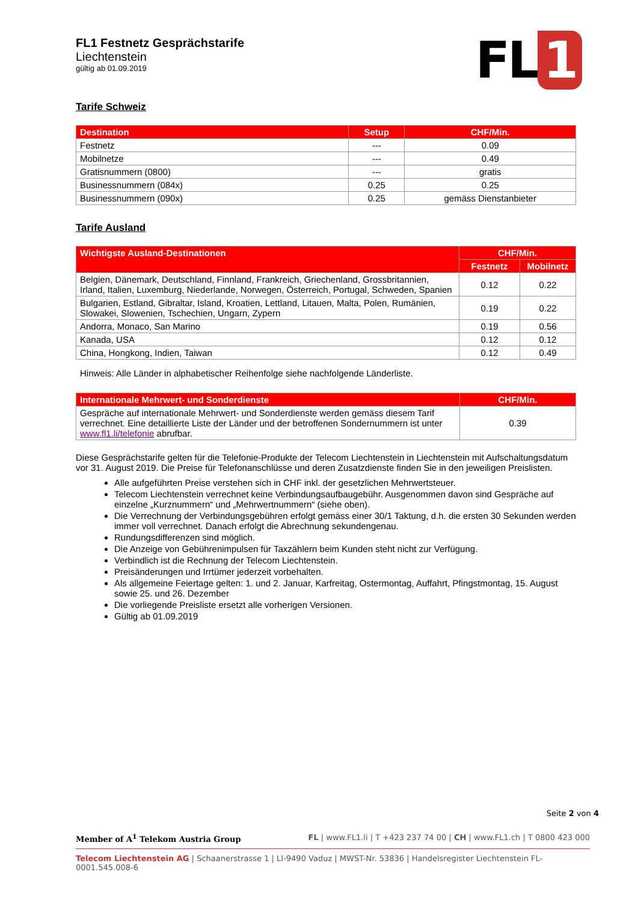FL1 Festnetz Gesprächstarife
Liechtenstein
gültig ab 01.09.2019
FL 1
Tarife Schweiz
| Destination | Setup | CHF/Min. |
| --- | --- | --- |
| Festnetz | --- | 0.09 |
| Mobilnetze | --- | 0.49 |
| Gratisnummern (0800) | --- | gratis |
| Businessnummern (084x) | 0.25 | 0.25 |
| Businessnummern (090x) | 0.25 | gemäss Dienstanbieter |
Tarife Ausland
| Wichtigste Ausland-Destinationen | CHF/Min. | |
| --- | --- | --- |
| | Festnetz | Mobilnetz |
| Belgien, Dänemark, Deutschland, Finnland, Frankreich, Griechenland, Grossbritannien, Irland, Italien, Luxemburg, Niederlande, Norwegen, Österreich, Portugal, Schweden, Spanien | 0.12 | 0.22 |
| Bulgarien, Estland, Gibraltar, Island, Kroatien, Lettland, Litauen, Malta, Polen, Rumänien, Slowakei, Slowenien, Tschechien, Ungarn, Zypern | 0.19 | 0.22 |
| Andorra, Monaco, San Marino | 0.19 | 0.56 |
| Kanada, USA | 0.12 | 0.12 |
| China, Hongkong, Indien, Taiwan | 0.12 | 0.49 |
Hinweis: Alle Länder in alphabetischer Reihenfolge siehe nachfolgende Länderliste.
| Internationale Mehrwert- und Sonderdienste | CHF/Min. |
| --- | --- |
| Gespräche auf internationale Mehrwert- und Sonderdienste werden gemäss diesem Tarif verrechnet. Eine detaillierte Liste der Länder und der betroffenen Sondernummern ist unter www.fl1.li/telefonie abrufbar. | 0.39 |
Diese Gesprächstarife gelten für die Telefonie-Produkte der Telecom Liechtenstein in Liechtenstein mit Aufschaltungsdatum vor 31. August 2019. Die Preise für Telefonanschlüsse und deren Zusatzdienste finden Sie in den jeweiligen Preislisten.
Alle aufgeführten Preise verstehen sich in CHF inkl. der gesetzlichen Mehrwertsteuer.
Telecom Liechtenstein verrechnet keine Verbindungsaufbaugebühr. Ausgenommen davon sind Gespräche auf einzelne „Kurznummern“ und „Mehrwertnummern“ (siehe oben).
Die Verrechnung der Verbindungsgebühren erfolgt gemäss einer 30/1 Taktung, d.h. die ersten 30 Sekunden werden immer voll verrechnet. Danach erfolgt die Abrechnung sekundengenau.
Rundungsdifferenzen sind möglich.
Die Anzeige von Gebührenimpulsen für Taxzählern beim Kunden steht nicht zur Verfügung.
Verbindlich ist die Rechnung der Telecom Liechtenstein.
Preisänderungen und Irrtümer jederzeit vorbehalten.
Als allgemeine Feiertage gelten: 1. und 2. Januar, Karfreitag, Ostermontag, Auffahrt, Pfingstmontag, 15. August sowie 25. und 26. Dezember
Die vorliegende Preisliste ersetzt alle vorherigen Versionen.
Gültig ab 01.09.2019
Seite 2 von 4
Member of A<sup>1</sup> Telekom Austria Group FL | www.FL1.li | T +423 237 74 00 | CH | www.FL1.ch | T 0800 423 000
Telecom Liechtenstein AG | Schaanerstrasse 1 | LI-9490 Vaduz | MWST-Nr. 53836 | Handelsregister Liechtenstein FL-0001.545.008-6